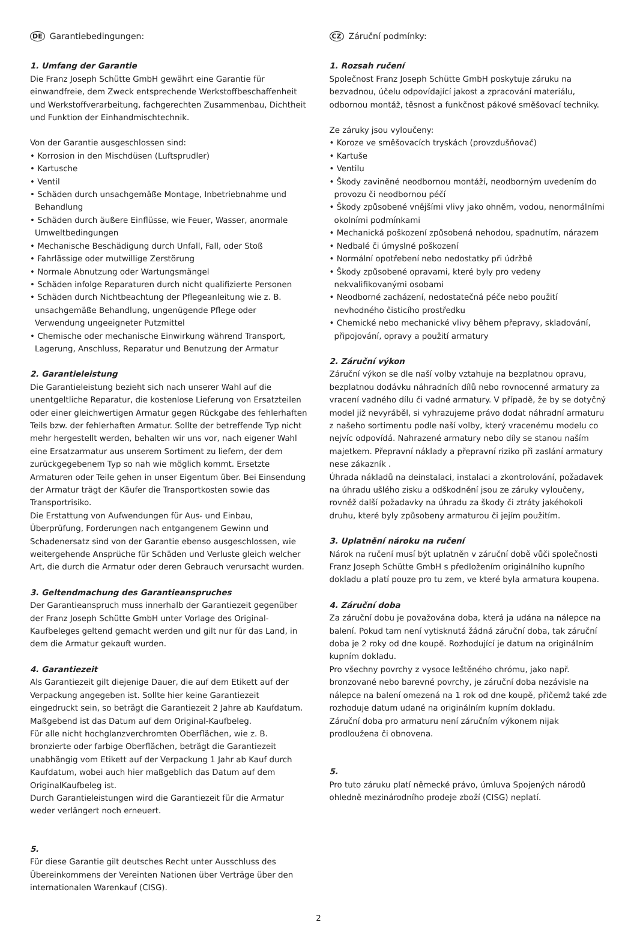DE Garantiebedingungen:
1. Umfang der Garantie
Die Franz Joseph Schütte GmbH gewährt eine Garantie für einwandfreie, dem Zweck entsprechende Werkstoffbeschaffenheit und Werkstoffverarbeitung, fachgerechten Zusammenbau, Dichtheit und Funktion der Einhandmischtechnik.
Von der Garantie ausgeschlossen sind:
• Korrosion in den Mischdüsen (Luftsprudler)
• Kartusche
• Ventil
• Schäden durch unsachgemäße Montage, Inbetriebnahme und Behandlung
• Schäden durch äußere Einflüsse, wie Feuer, Wasser, anormale Umweltbedingungen
• Mechanische Beschädigung durch Unfall, Fall, oder Stoß
• Fahrlässige oder mutwillige Zerstörung
• Normale Abnutzung oder Wartungsmängel
• Schäden infolge Reparaturen durch nicht qualifizierte Personen
• Schäden durch Nichtbeachtung der Pflegeanleitung wie z. B. unsachgemäße Behandlung, ungenügende Pflege oder Verwendung ungeeigneter Putzmittel
• Chemische oder mechanische Einwirkung während Transport, Lagerung, Anschluss, Reparatur und Benutzung der Armatur
2. Garantieleistung
Die Garantieleistung bezieht sich nach unserer Wahl auf die unentgeltliche Reparatur, die kostenlose Lieferung von Ersatzteilen oder einer gleichwertigen Armatur gegen Rückgabe des fehlerhaften Teils bzw. der fehlerhaften Armatur. Sollte der betreffende Typ nicht mehr hergestellt werden, behalten wir uns vor, nach eigener Wahl eine Ersatzarmatur aus unserem Sortiment zu liefern, der dem zurückgegebenem Typ so nah wie möglich kommt. Ersetzte Armaturen oder Teile gehen in unser Eigentum über. Bei Einsendung der Armatur trägt der Käufer die Transportkosten sowie das Transportrisiko.
Die Erstattung von Aufwendungen für Aus- und Einbau, Überprüfung, Forderungen nach entgangenem Gewinn und Schadenersatz sind von der Garantie ebenso ausgeschlossen, wie weitergehende Ansprüche für Schäden und Verluste gleich welcher Art, die durch die Armatur oder deren Gebrauch verursacht wurden.
3. Geltendmachung des Garantieanspruches
Der Garantieanspruch muss innerhalb der Garantiezeit gegenüber der Franz Joseph Schütte GmbH unter Vorlage des Original-Kaufbeleges geltend gemacht werden und gilt nur für das Land, in dem die Armatur gekauft wurden.
4. Garantiezeit
Als Garantiezeit gilt diejenige Dauer, die auf dem Etikett auf der Verpackung angegeben ist. Sollte hier keine Garantiezeit eingedruckt sein, so beträgt die Garantiezeit 2 Jahre ab Kaufdatum. Maßgebend ist das Datum auf dem Original-Kaufbeleg.
Für alle nicht hochglanzverchromten Oberflächen, wie z. B. bronzierte oder farbige Oberflächen, beträgt die Garantiezeit unabhängig vom Etikett auf der Verpackung 1 Jahr ab Kauf durch Kaufdatum, wobei auch hier maßgeblich das Datum auf dem OriginalKaufbeleg ist.
Durch Garantieleistungen wird die Garantiezeit für die Armatur weder verlängert noch erneuert.
5.
Für diese Garantie gilt deutsches Recht unter Ausschluss des Übereinkommens der Vereinten Nationen über Verträge über den internationalen Warenkauf (CISG).
CZ Záruční podmínky:
1. Rozsah ručení
Společnost Franz Joseph Schütte GmbH poskytuje záruku na bezvadnou, účelu odpovídající jakost a zpracování materiálu, odbornou montáž, těsnost a funkčnost pákové směšovací techniky.
Ze záruky jsou vyloučeny:
• Koroze ve směšovacích tryskách (provzdušňovač)
• Kartuše
• Ventilu
• Škody zaviněné neodbornou montáží, neodborným uvedením do provozu či neodbornou péčí
• Škody způsobené vnějšími vlivy jako ohněm, vodou, nenormálními okolními podmínkami
• Mechanická poškození způsobená nehodou, spadnutím, nárazem
• Nedbalé či úmyslné poškození
• Normální opotřebení nebo nedostatky při údržbě
• Škody způsobené opravami, které byly pro vedeny nekvalifikovanými osobami
• Neodborné zacházení, nedostatečná péče nebo použití nevhodného čisticího prostředku
• Chemické nebo mechanické vlivy během přepravy, skladování, připojování, opravy a použití armatury
2. Záruční výkon
Záruční výkon se dle naší volby vztahuje na bezplatnou opravu, bezplatnou dodávku náhradních dílů nebo rovnocenné armatury za vracení vadného dílu či vadné armatury. V případě, že by se dotyčný model již nevyráběl, si vyhrazujeme právo dodat náhradní armaturu z našeho sortimentu podle naší volby, který vracenému modelu co nejvíc odpovídá. Nahrazené armatury nebo díly se stanou naším majetkem. Přepravní náklady a přepravní riziko při zaslání armatury nese zákazník .
Úhrada nákladů na deinstalaci, instalaci a zkontrolování, požadavek na úhradu ušlého zisku a odškodnění jsou ze záruky vyloučeny, rovněž další požadavky na úhradu za škody či ztráty jakéhokoli druhu, které byly způsobeny armaturou či jejím použitím.
3. Uplatnění nároku na ručení
Nárok na ručení musí být uplatněn v záruční době vůči společnosti Franz Joseph Schütte GmbH s předložením originálního kupního dokladu a platí pouze pro tu zem, ve které byla armatura koupena.
4. Záruční doba
Za záruční dobu je považována doba, která ja udána na nálepce na balení. Pokud tam není vytisknutá žádná záruční doba, tak záruční doba je 2 roky od dne koupě. Rozhodující je datum na originálním kupním dokladu.
Pro všechny povrchy z vysoce leštěného chrómu, jako např. bronzované nebo barevné povrchy, je záruční doba nezávisle na nálepce na balení omezená na 1 rok od dne koupě, přičemž také zde rozhoduje datum udané na originálním kupním dokladu.
Záruční doba pro armaturu není záručním výkonem nijak prodloužena či obnovena.
5.
Pro tuto záruku platí německé právo, úmluva Spojených národů ohledně mezinárodního prodeje zboží (CISG) neplatí.
2